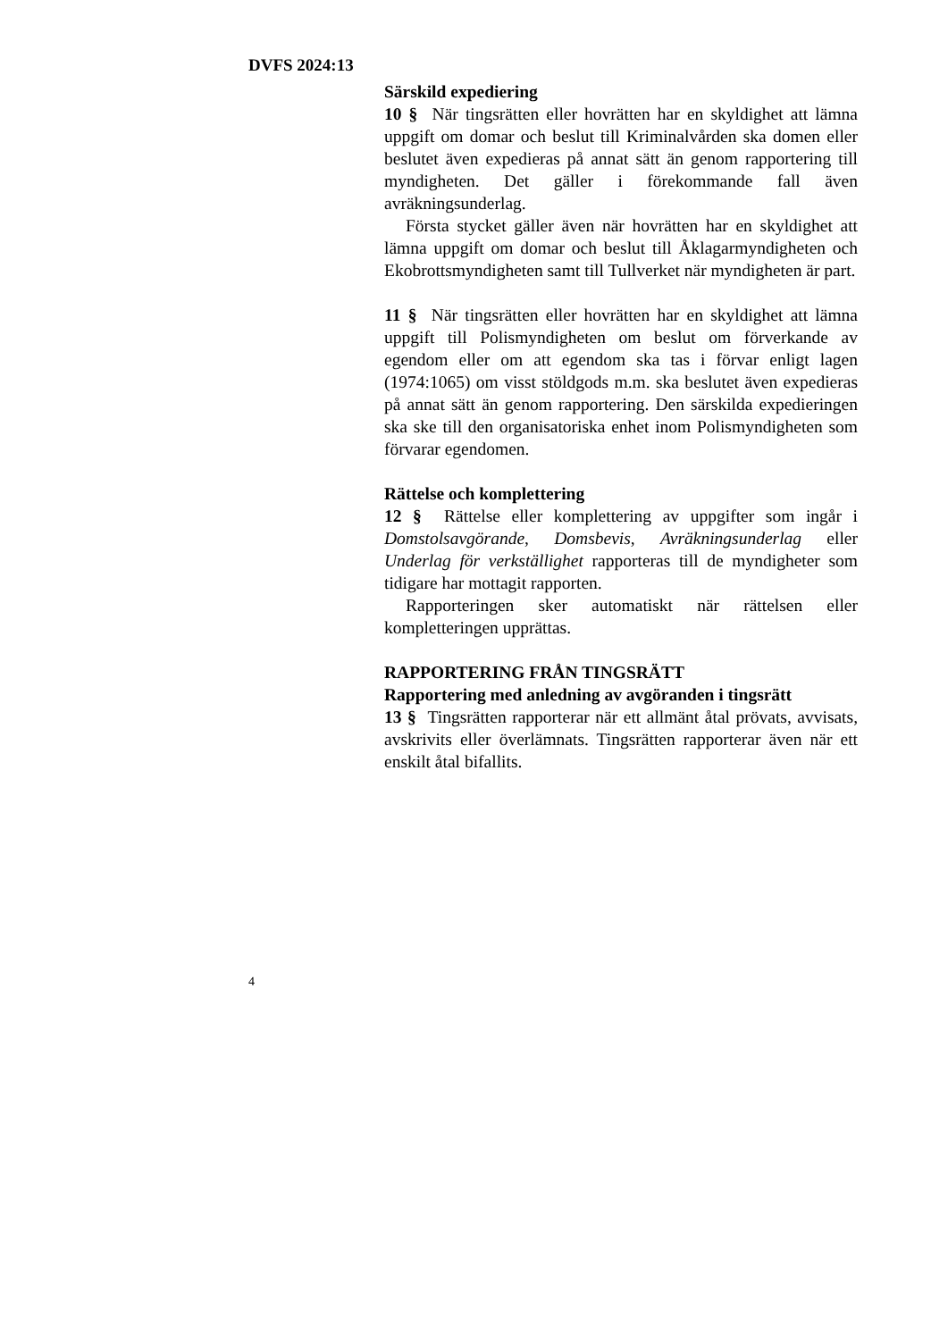DVFS 2024:13
Särskild expediering
10 § När tingsrätten eller hovrätten har en skyldighet att lämna uppgift om domar och beslut till Kriminalvården ska domen eller beslutet även expedieras på annat sätt än genom rapportering till myndigheten. Det gäller i förekommande fall även avräkningsunderlag.
Första stycket gäller även när hovrätten har en skyldighet att lämna uppgift om domar och beslut till Åklagarmyndigheten och Ekobrottsmyndigheten samt till Tullverket när myndigheten är part.
11 § När tingsrätten eller hovrätten har en skyldighet att lämna uppgift till Polismyndigheten om beslut om förverkande av egendom eller om att egendom ska tas i förvar enligt lagen (1974:1065) om visst stöldgods m.m. ska beslutet även expedieras på annat sätt än genom rapportering. Den särskilda expedieringen ska ske till den organisatoriska enhet inom Polismyndigheten som förvarar egendomen.
Rättelse och komplettering
12 § Rättelse eller komplettering av uppgifter som ingår i Domstolsavgörande, Domsbevis, Avräkningsunderlag eller Underlag för verkställighet rapporteras till de myndigheter som tidigare har mottagit rapporten.
Rapporteringen sker automatiskt när rättelsen eller kompletteringen upprättas.
RAPPORTERING FRÅN TINGSRÄTT
Rapportering med anledning av avgöranden i tingsrätt
13 § Tingsrätten rapporterar när ett allmänt åtal prövats, avvisats, avskrivits eller överlämnats. Tingsrätten rapporterar även när ett enskilt åtal bifallits.
4